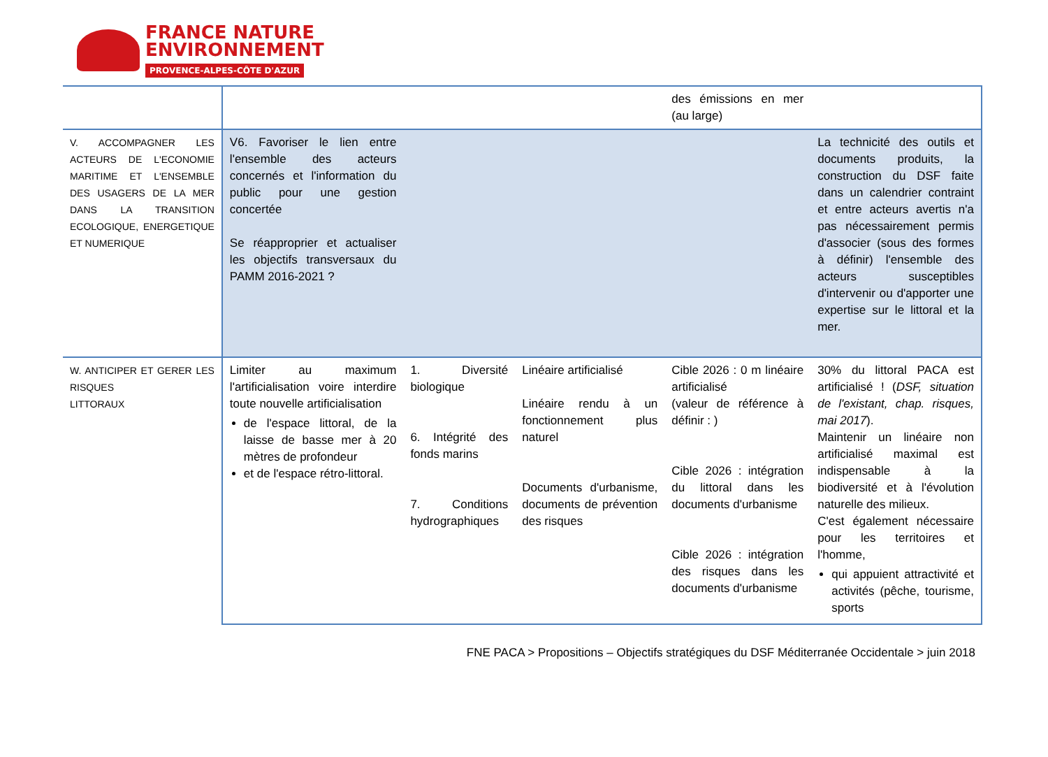FRANCE NATURE
ENVIRONNEMENT
PROVENCE-ALPES-CÔTE D'AZUR
| | | | | des émissions en mer (au large) | |
| V. ACCOMPAGNER LES ACTEURS DE L'ECONOMIE MARITIME ET L'ENSEMBLE DES USAGERS DE LA MER DANS LA TRANSITION ECOLOGIQUE, ENERGETIQUE ET NUMERIQUE | V6. Favoriser le lien entre l'ensemble des acteurs concernés et l'information du public pour une gestion concertée Se réapproprier et actualiser les objectifs transversaux du PAMM 2016-2021 ? | | | | La technicité des outils et documents produits, la construction du DSF faite dans un calendrier contraint et entre acteurs avertis n'a pas nécessairement permis d'associer (sous des formes à définir) l'ensemble des acteurs susceptibles d'intervenir ou d'apporter une expertise sur le littoral et la mer. |
| W. ANTICIPER ET GERER LES RISQUES LITTORAUX | Limiter au maximum l'artificialisation voire interdire toute nouvelle artificialisation de l'espace littoral, de la laisse de basse mer à 20 mètres de profondeur et de l'espace rétro-littoral. | 1. Diversité biologique 6. Intégrité des fonds marins 7. Conditions hydrographiques | Linéaire artificialisé Linéaire rendu à un fonctionnement plus naturel Documents d'urbanisme, documents de prévention des risques | Cible 2026 : 0 m linéaire artificialisé (valeur de référence à définir : ) Cible 2026 : intégration du littoral dans les documents d'urbanisme Cible 2026 : intégration des risques dans les documents d'urbanisme | 30% du littoral PACA est artificialisé ! ( DSF, situation de l'existant, chap. risques, mai 2017 ). Maintenir un linéaire non artificialisé maximal est indispensable à la biodiversité et à l'évolution naturelle des milieux. C'est également nécessaire pour les territoires et l'homme, qui appuient attractivité et activités (pêche, tourisme, sports |
FNE PACA > Propositions – Objectifs stratégiques du DSF Méditerranée Occidentale > juin 2018